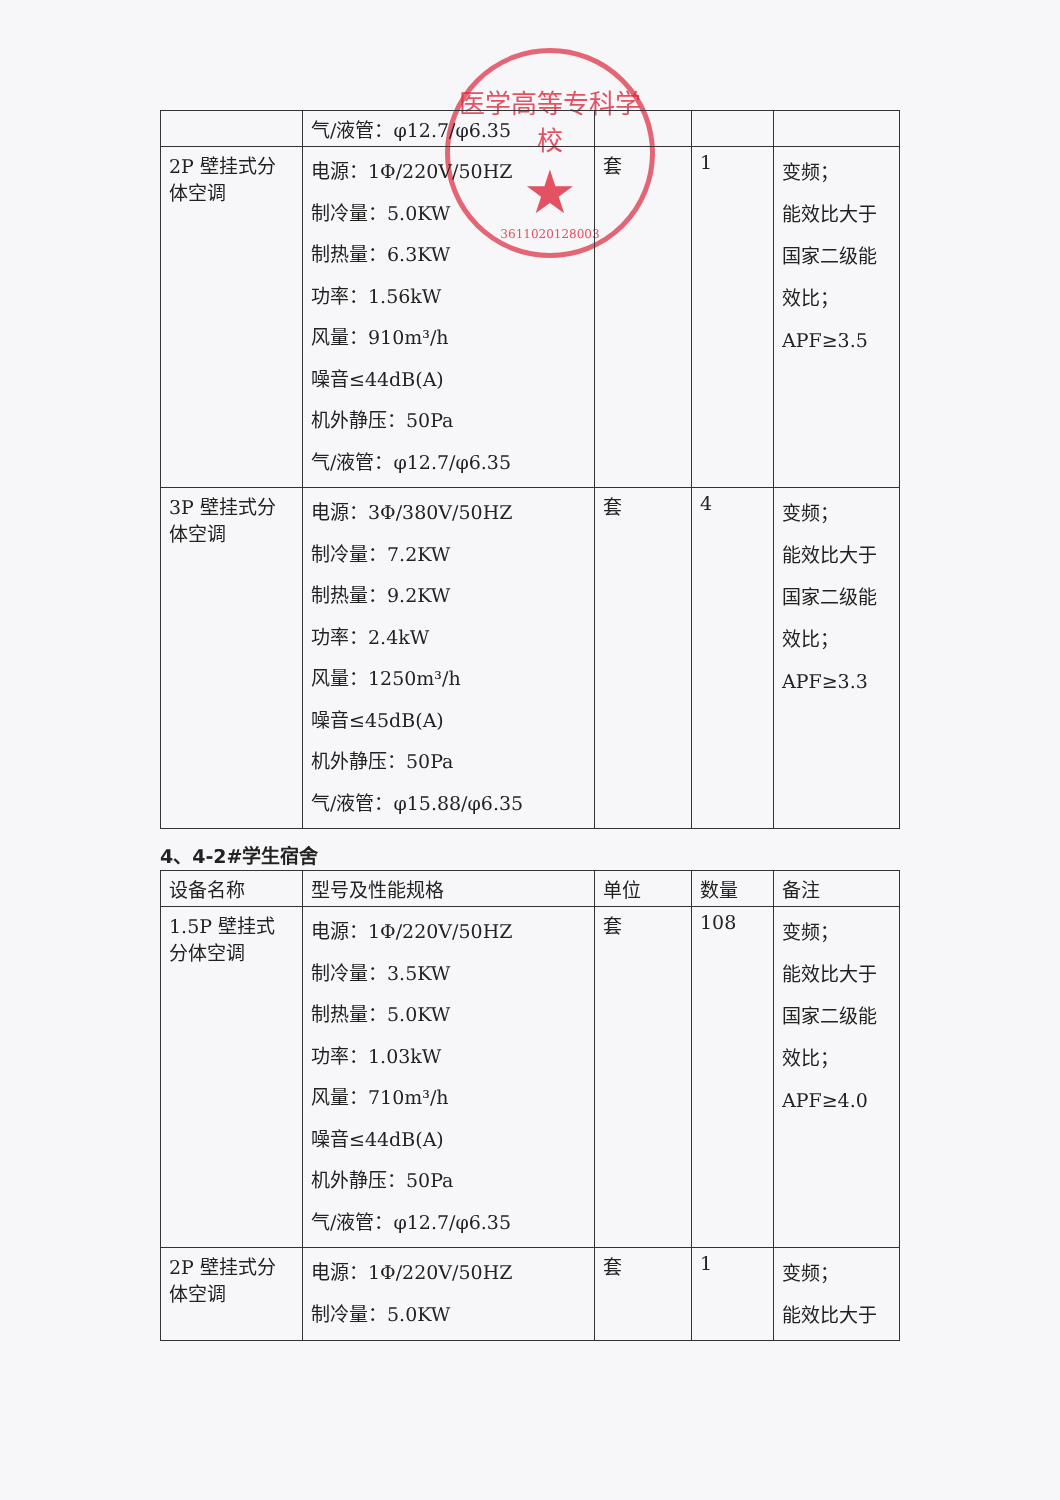医学高等专科学校
★
3611020128003
| | 气/液管：φ12.7/φ6.35 | | | |
| 2P 壁挂式分体空调 | 电源：1Φ/220V/50HZ 制冷量：5.0KW 制热量：6.3KW 功率：1.56kW 风量：910m³/h 噪音≤44dB(A) 机外静压：50Pa 气/液管：φ12.7/φ6.35 | 套 | 1 | 变频； 能效比大于 国家二级能 效比； APF≥3.5 |
| 3P 壁挂式分体空调 | 电源：3Φ/380V/50HZ 制冷量：7.2KW 制热量：9.2KW 功率：2.4kW 风量：1250m³/h 噪音≤45dB(A) 机外静压：50Pa 气/液管：φ15.88/φ6.35 | 套 | 4 | 变频； 能效比大于 国家二级能 效比； APF≥3.3 |
4、4-2#学生宿舍
| 设备名称 | 型号及性能规格 | 单位 | 数量 | 备注 |
| --- | --- | --- | --- | --- |
| 1.5P 壁挂式分体空调 | 电源：1Φ/220V/50HZ 制冷量：3.5KW 制热量：5.0KW 功率：1.03kW 风量：710m³/h 噪音≤44dB(A) 机外静压：50Pa 气/液管：φ12.7/φ6.35 | 套 | 108 | 变频； 能效比大于 国家二级能 效比； APF≥4.0 |
| 2P 壁挂式分体空调 | 电源：1Φ/220V/50HZ 制冷量：5.0KW | 套 | 1 | 变频； 能效比大于 |